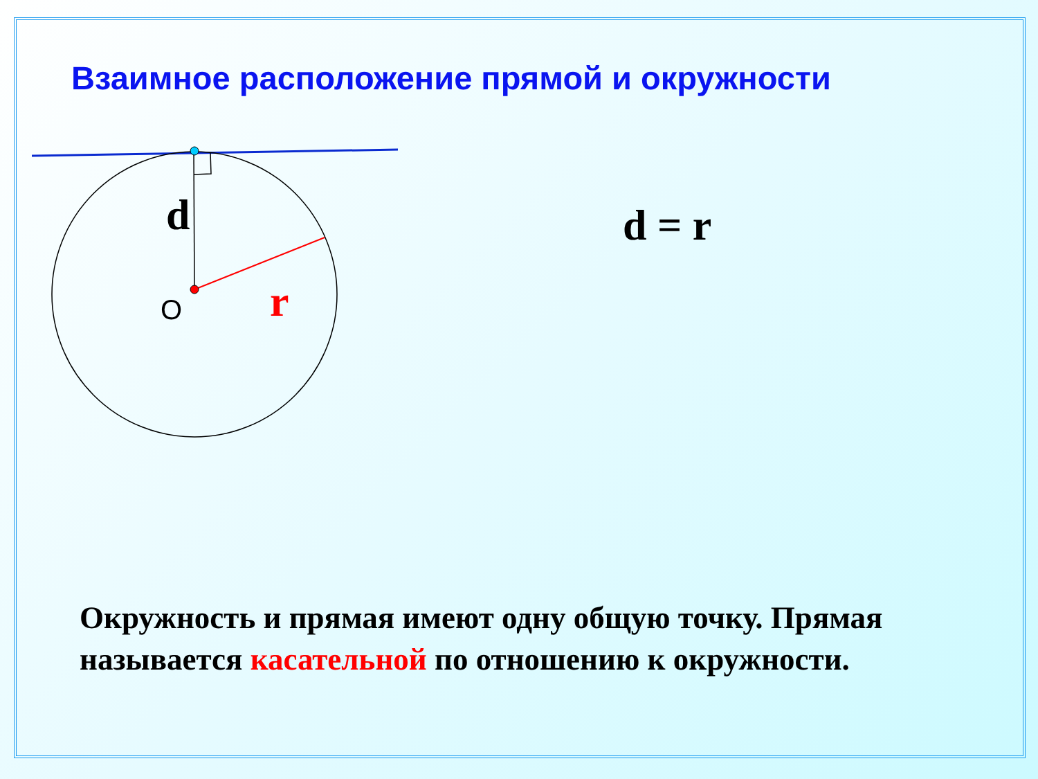Взаимное расположение прямой и окружности
d
r
O
d = r
Окружность и прямая имеют одну общую точку. Прямая называется касательной по отношению к окружности.